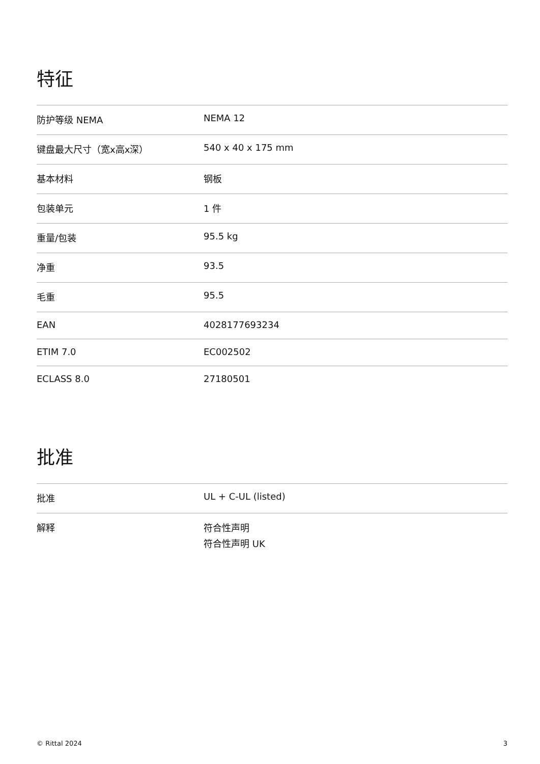特征
| 防护等级 NEMA | NEMA 12 |
| 键盘最大尺寸（宽x高x深） | 540 x 40 x 175 mm |
| 基本材料 | 钢板 |
| 包装单元 | 1 件 |
| 重量/包装 | 95.5 kg |
| 净重 | 93.5 |
| 毛重 | 95.5 |
| EAN | 4028177693234 |
| ETIM 7.0 | EC002502 |
| ECLASS 8.0 | 27180501 |
批准
| 批准 | UL + C-UL (listed) |
| 解释 | 符合性声明 符合性声明 UK |
© Rittal 2024 3